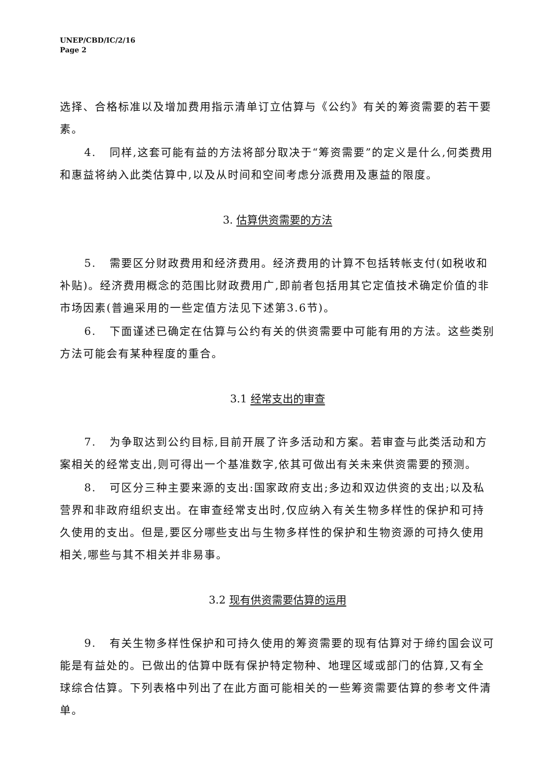UNEP/CBD/IC/2/16
Page 2
选择、合格标准以及增加费用指示清单订立估算与《公约》有关的筹资需要的若干要素。
4. 同样,这套可能有益的方法将部分取决于“筹资需要”的定义是什么,何类费用和惠益将纳入此类估算中,以及从时间和空间考虑分派费用及惠益的限度。
3. 估算供资需要的方法
5. 需要区分财政费用和经济费用。经济费用的计算不包括转帐支付(如税收和补贴)。经济费用概念的范围比财政费用广,即前者包括用其它定值技术确定价值的非市场因素(普遍采用的一些定值方法见下述第3.6节)。
6. 下面谨述已确定在估算与公约有关的供资需要中可能有用的方法。这些类别方法可能会有某种程度的重合。
3.1 经常支出的审查
7. 为争取达到公约目标,目前开展了许多活动和方案。若审查与此类活动和方案相关的经常支出,则可得出一个基准数字,依其可做出有关未来供资需要的预测。
8. 可区分三种主要来源的支出:国家政府支出;多边和双边供资的支出;以及私营界和非政府组织支出。在审查经常支出时,仅应纳入有关生物多样性的保护和可持久使用的支出。但是,要区分哪些支出与生物多样性的保护和生物资源的可持久使用相关,哪些与其不相关并非易事。
3.2 现有供资需要估算的运用
9. 有关生物多样性保护和可持久使用的筹资需要的现有估算对于缔约国会议可能是有益处的。已做出的估算中既有保护特定物种、地理区域或部门的估算,又有全球综合估算。下列表格中列出了在此方面可能相关的一些筹资需要估算的参考文件清单。